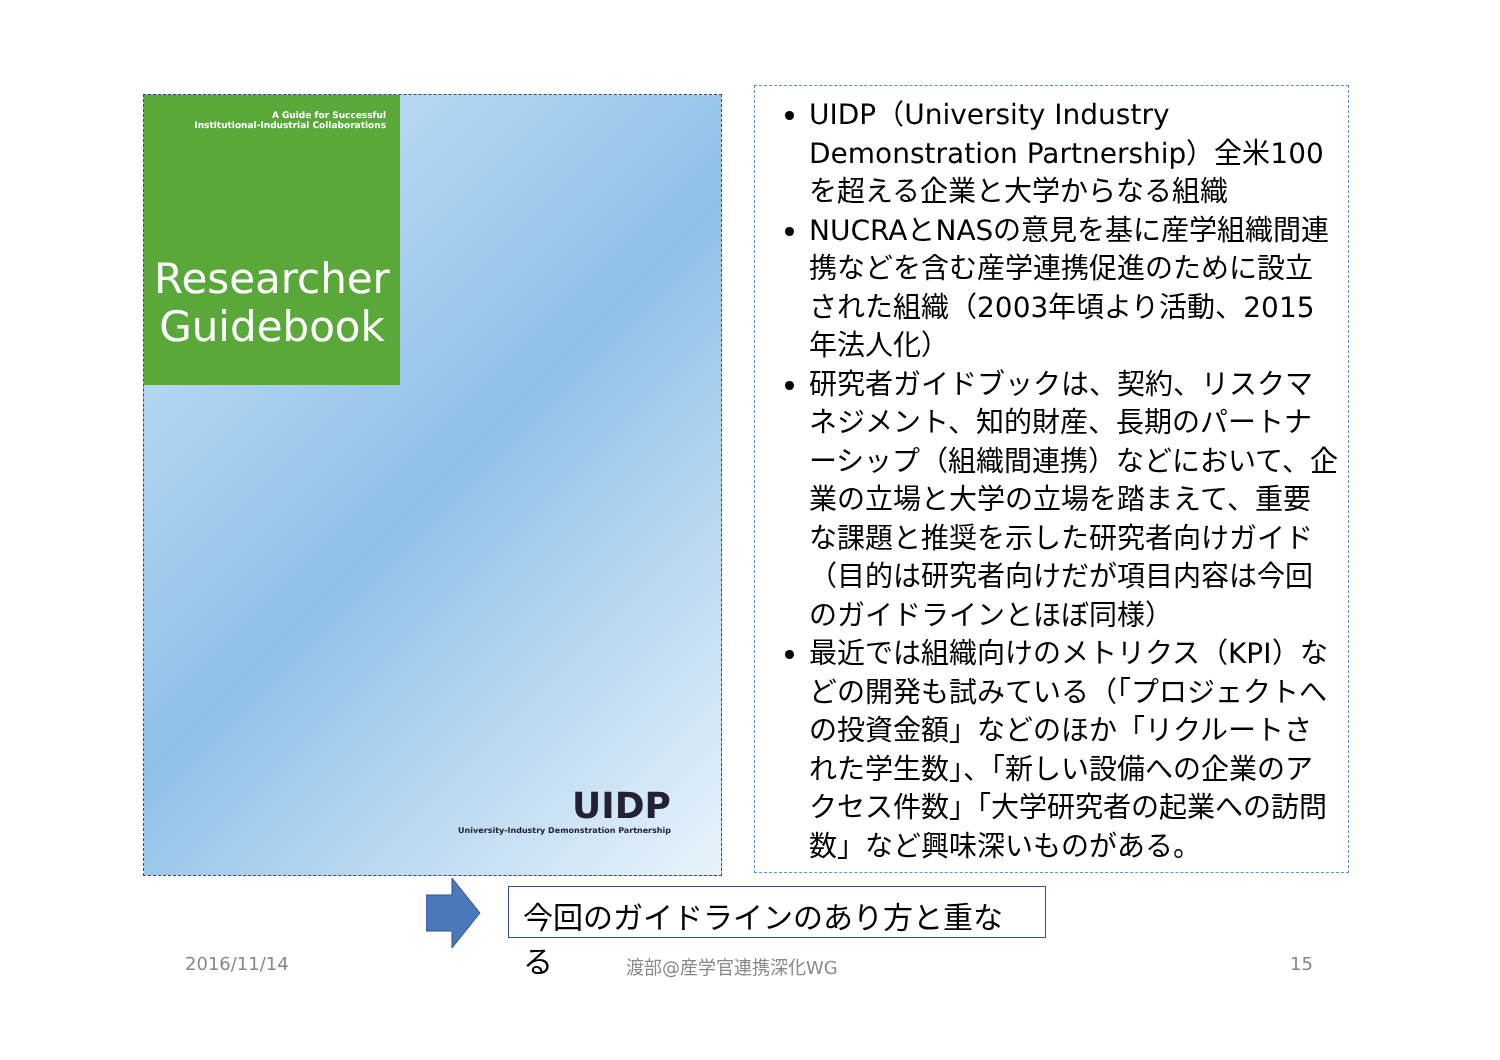A Guide for Successful
Institutional-Industrial Collaborations
Researcher
Guidebook
UIDP
University-Industry Demonstration Partnership
UIDP（University Industry Demonstration Partnership）全米100を超える企業と大学からなる組織
NUCRAとNASの意見を基に産学組織間連携などを含む産学連携促進のために設立された組織（2003年頃より活動、2015年法人化）
研究者ガイドブックは、契約、リスクマネジメント、知的財産、長期のパートナーシップ（組織間連携）などにおいて、企業の立場と大学の立場を踏まえて、重要な課題と推奨を示した研究者向けガイド（目的は研究者向けだが項目内容は今回のガイドラインとほぼ同様）
最近では組織向けのメトリクス（KPI）などの開発も試みている（「プロジェクトへの投資金額」などのほか「リクルートされた学生数」、「新しい設備への企業のアクセス件数」「大学研究者の起業への訪問数」など興味深いものがある。
今回のガイドラインのあり方と重なる
2016/11/14 渡部@産学官連携深化WG 15